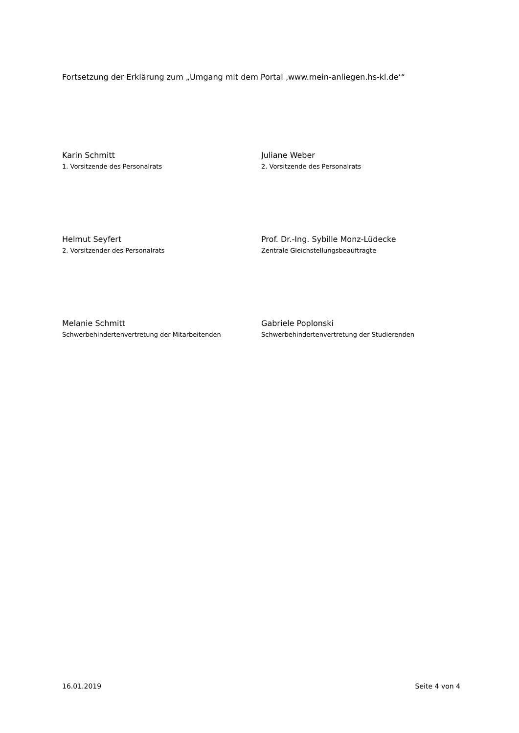Fortsetzung der Erklärung zum „Umgang mit dem Portal ‚www.mein-anliegen.hs-kl.de‘“
Karin Schmitt
1. Vorsitzende des Personalrats
Juliane Weber
2. Vorsitzende des Personalrats
Helmut Seyfert
2. Vorsitzender des Personalrats
Prof. Dr.-Ing. Sybille Monz-Lüdecke
Zentrale Gleichstellungsbeauftragte
Melanie Schmitt
Schwerbehindertenvertretung der Mitarbeitenden
Gabriele Poplonski
Schwerbehindertenvertretung der Studierenden
16.01.2019 Seite 4 von 4